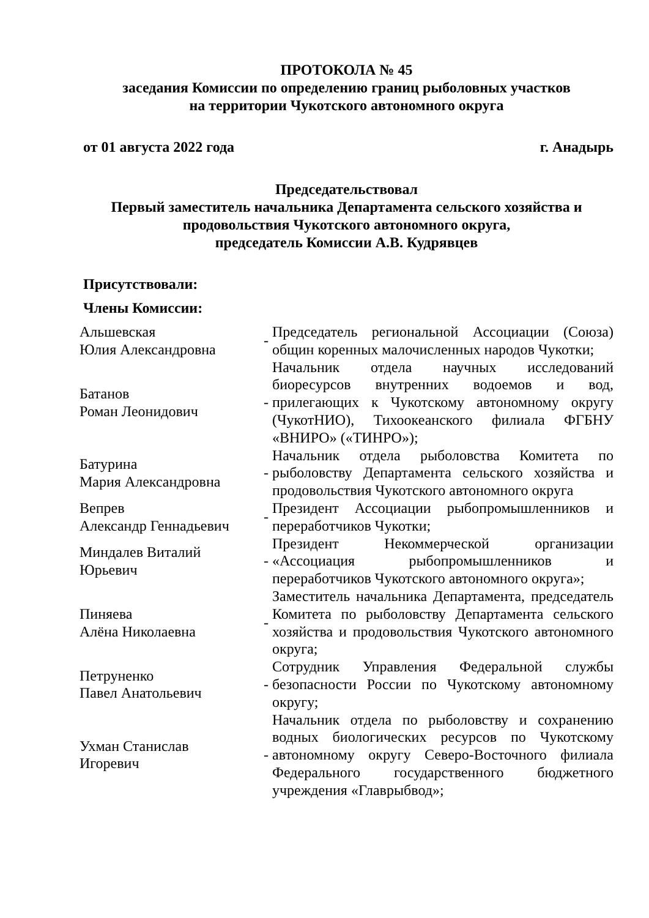ПРОТОКОЛА № 45
заседания Комиссии по определению границ рыболовных участков
на территории Чукотского автономного округа
от 01 августа 2022 года г. Анадырь
Председательствовал
Первый заместитель начальника Департамента сельского хозяйства и продовольствия Чукотского автономного округа,
председатель Комиссии А.В. Кудрявцев
Присутствовали:
Члены Комиссии:
| Альшевская Юлия Александровна | - | Председатель региональной Ассоциации (Союза) общин коренных малочисленных народов Чукотки; |
| Батанов Роман Леонидович | - | Начальник отдела научных исследований биоресурсов внутренних водоемов и вод, прилегающих к Чукотскому автономному округу (ЧукотНИО), Тихоокеанского филиала ФГБНУ «ВНИРО» («ТИНРО»); |
| Батурина Мария Александровна | - | Начальник отдела рыболовства Комитета по рыболовству Департамента сельского хозяйства и продовольствия Чукотского автономного округа |
| Вепрев Александр Геннадьевич | - | Президент Ассоциации рыбопромышленников и переработчиков Чукотки; |
| Миндалев Виталий Юрьевич | - | Президент Некоммерческой организации «Ассоциация рыбопромышленников и переработчиков Чукотского автономного округа»; |
| Пиняева Алёна Николаевна | - | Заместитель начальника Департамента, председатель Комитета по рыболовству Департамента сельского хозяйства и продовольствия Чукотского автономного округа; |
| Петруненко Павел Анатольевич | - | Сотрудник Управления Федеральной службы безопасности России по Чукотскому автономному округу; |
| Ухман Станислав Игоревич | - | Начальник отдела по рыболовству и сохранению водных биологических ресурсов по Чукотскому автономному округу Северо-Восточного филиала Федерального государственного бюджетного учреждения «Главрыбвод»; |